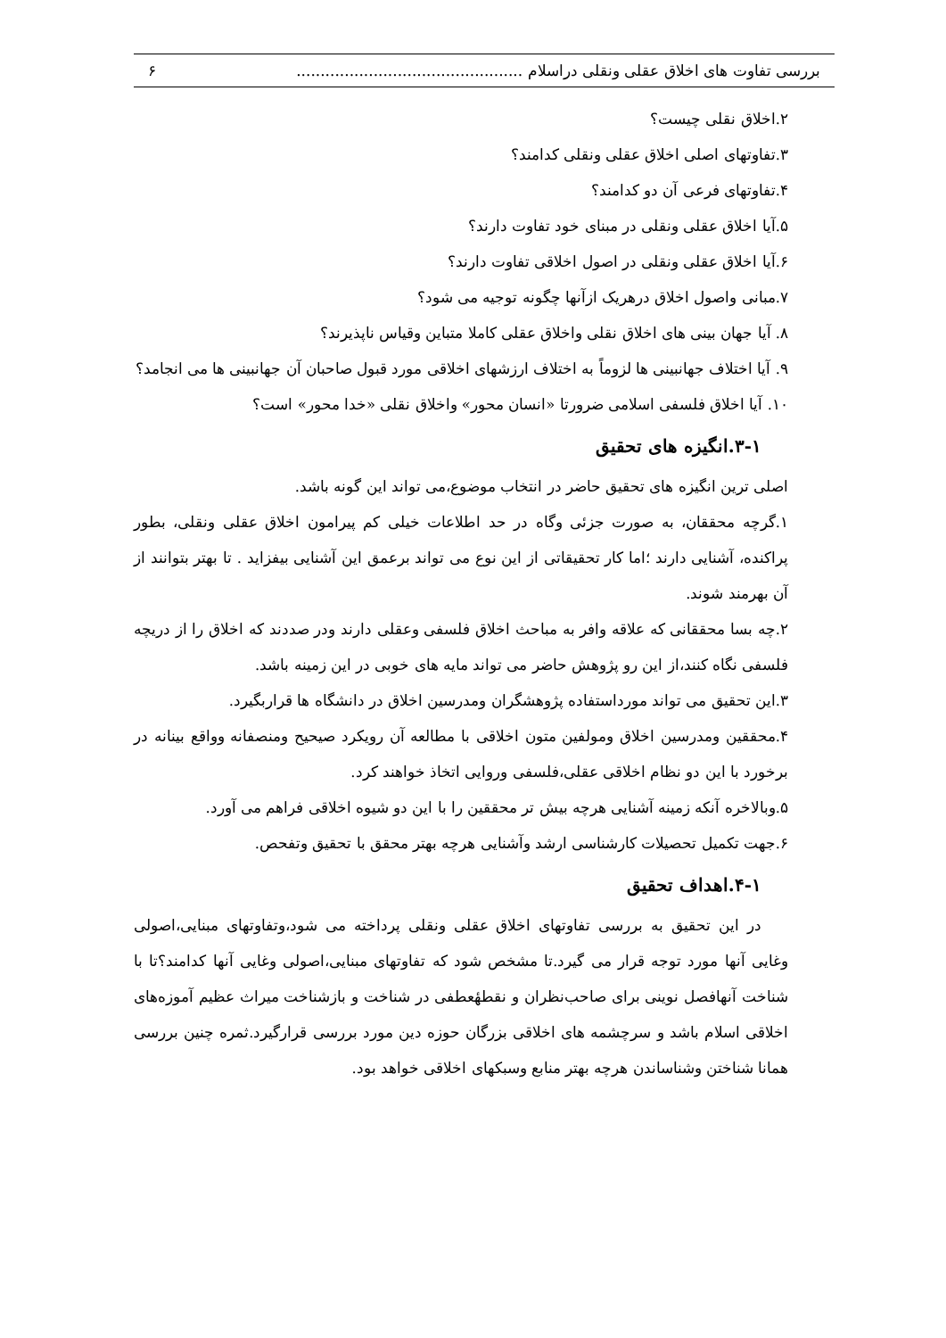بررسی تفاوت های اخلاق عقلی ونقلی دراسلام ............................................... ۶
۲.اخلاق نقلی چیست؟
۳.تفاوتهای اصلی اخلاق عقلی ونقلی کدامند؟
۴.تفاوتهای فرعی آن دو کدامند؟
۵.آیا اخلاق عقلی ونقلی در مبنای خود تفاوت دارند؟
۶.آیا اخلاق عقلی ونقلی در اصول اخلاقی تفاوت دارند؟
۷.مبانی واصول اخلاق درهریک ازآنها چگونه توجیه می شود؟
۸. آیا جهان بینی های اخلاق نقلی واخلاق عقلی کاملا متباین وقیاس ناپذیرند؟
۹. آیا اختلاف جهانبینی ها لزوماً به اختلاف ارزشهای اخلاقی مورد قبول صاحبان آن جهانبینی ها می انجامد؟
۱۰. آیا اخلاق فلسفی اسلامی ضرورتا «انسان محور» واخلاق نقلی «خدا محور» است؟
۳-۱.انگیزه های تحقیق
اصلی ترین انگیزه های تحقیق حاضر در انتخاب موضوع،می تواند این گونه باشد.
۱.گرچه محققان، به صورت جزئی وگاه در حد اطلاعات خیلی کم پیرامون اخلاق عقلی ونقلی، بطور پراکنده، آشنایی دارند ؛اما کار تحقیقاتی از این نوع می تواند برعمق این آشنایی بیفزاید . تا بهتر بتوانند از آن بهرمند شوند.
۲.چه بسا محققانی که علاقه وافر به مباحث اخلاق فلسفی وعقلی دارند ودر صددند که اخلاق را از دریچه فلسفی نگاه کنند،از این رو پژوهش حاضر می تواند مایه های خوبی در این زمینه باشد.
۳.این تحقیق می تواند مورداستفاده پژوهشگران ومدرسین اخلاق در دانشگاه ها قراربگیرد.
۴.محققین ومدرسین اخلاق ومولفین متون اخلاقی با مطالعه آن رویکرد صیحیح ومنصفانه وواقع بینانه در برخورد با این دو نظام اخلاقی عقلی،فلسفی وروایی اتخاذ خواهند کرد.
۵.وبالاخره آنکه زمینه آشنایی هرچه بیش تر محققین را با این دو شیوه اخلاقی فراهم می آورد.
۶.جهت تکمیل تحصیلات کارشناسی ارشد وآشنایی هرچه بهتر محقق با تحقیق وتفحص.
۴-۱.اهداف تحقیق
در این تحقیق به بررسی تفاوتهای اخلاق عقلی ونقلی پرداخته می شود،وتفاوتهای مبنایی،اصولی وغایی آنها مورد توجه قرار می گیرد.تا مشخص شود که تفاوتهای مبنایی،اصولی وغایی آنها کدامند؟تا با شناخت آنهافصل نوینی برای صاحب‌نظران و نقطهٔعطفی در شناخت و بازشناخت میراث عظیم آموزه‌های اخلاقی اسلام باشد و سرچشمه های اخلاقی بزرگان حوزه دین مورد بررسی قرارگیرد.ثمره چنین بررسی همانا شناختن وشناساندن هرچه بهتر منابع وسبکهای اخلاقی خواهد بود.